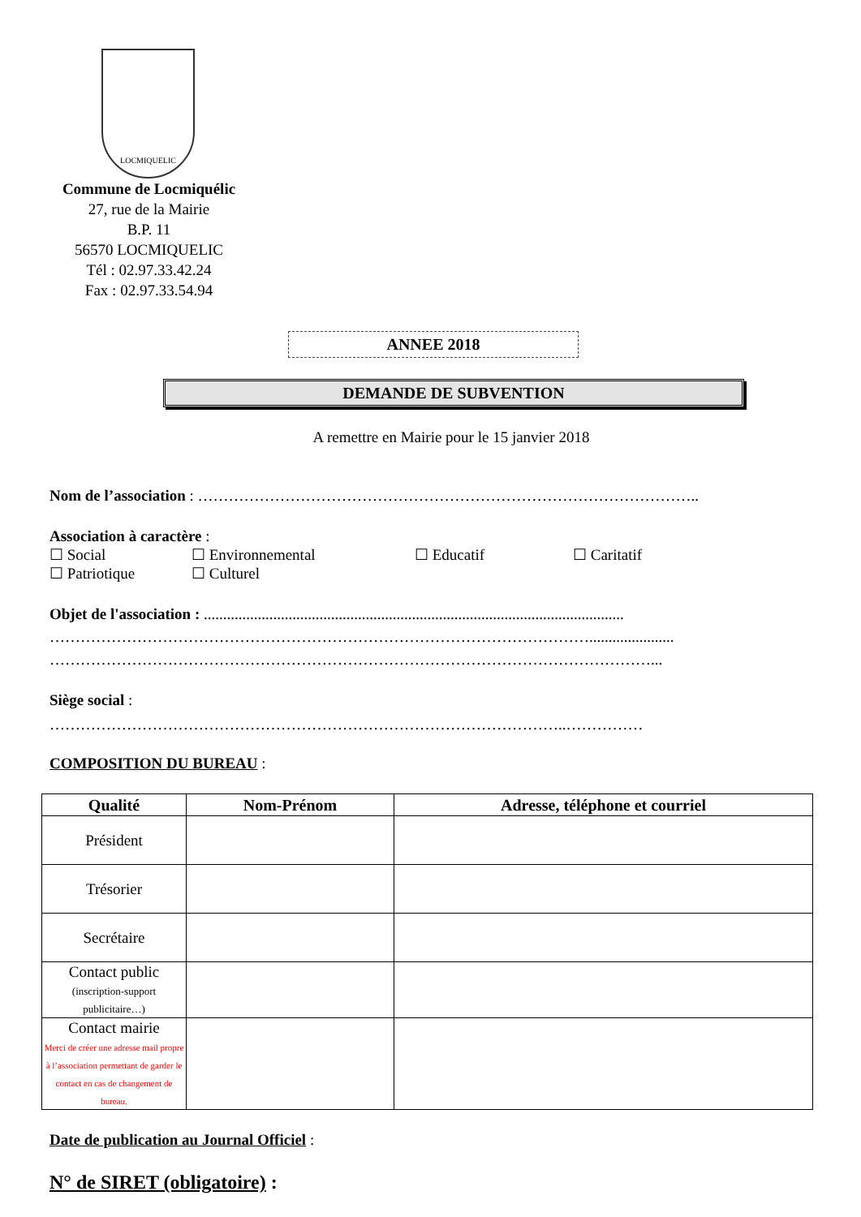LOCMIQUELIC
Commune de Locmiquélic
27, rue de la Mairie
B.P. 11
56570 LOCMIQUELIC
Tél : 02.97.33.42.24
Fax : 02.97.33.54.94
ANNEE 2018
DEMANDE DE SUBVENTION
A remettre en Mairie pour le 15 janvier 2018
Nom de l’association : ……………………………………………………………………………………..
Association à caractère :
☐ Social ☐ Environnemental ☐ Educatif ☐ Caritatif
☐ Patriotique ☐ Culturel
Objet de l'association : .............................................................................................................
……………………………………………………………………………………………......................
………………………………………………………………………………………………………...
Siège social :
………………………………………………………………………………………..……………
COMPOSITION DU BUREAU :
| Qualité | Nom-Prénom | Adresse, téléphone et courriel |
| --- | --- | --- |
| Président | | |
| Trésorier | | |
| Secrétaire | | |
| Contact public (inscription-support publicitaire…) | | |
| Contact mairie Merci de créer une adresse mail propre à l’association permettant de garder le contact en cas de changement de bureau. | | |
Date de publication au Journal Officiel :
N° de SIRET (obligatoire) :